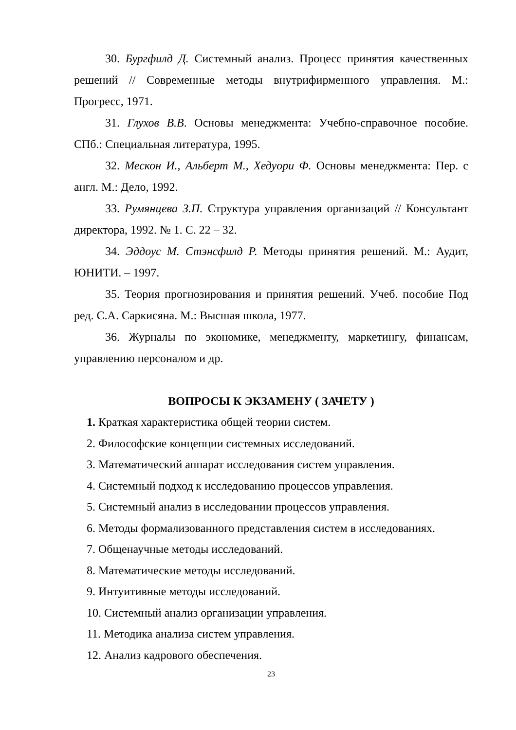30. Бургфилд Д. Системный анализ. Процесс принятия качественных решений // Современные методы внутрифирменного управления. М.: Прогресс, 1971.
31. Глухов В.В. Основы менеджмента: Учебно-справочное пособие. СПб.: Специальная литература, 1995.
32. Мескон И., Альберт М., Хедуори Ф. Основы менеджмента: Пер. с англ. М.: Дело, 1992.
33. Румянцева З.П. Структура управления организаций // Консультант директора, 1992. № 1. С. 22 – 32.
34. Эддоус М. Стэнсфилд Р. Методы принятия решений. М.: Аудит, ЮНИТИ. – 1997.
35. Теория прогнозирования и принятия решений. Учеб. пособие Под ред. С.А. Саркисяна. М.: Высшая школа, 1977.
36. Журналы по экономике, менеджменту, маркетингу, финансам, управлению персоналом и др.
ВОПРОСЫ К ЭКЗАМЕНУ ( ЗАЧЕТУ )
1. Краткая характеристика общей теории систем.
2. Философские концепции системных исследований.
3. Математический аппарат исследования систем управления.
4. Системный подход к исследованию процессов управления.
5. Системный анализ в исследовании процессов управления.
6. Методы формализованного представления систем в исследованиях.
7. Общенаучные методы исследований.
8. Математические методы исследований.
9. Интуитивные методы исследований.
10. Системный анализ организации управления.
11. Методика анализа систем управления.
12. Анализ кадрового обеспечения.
23